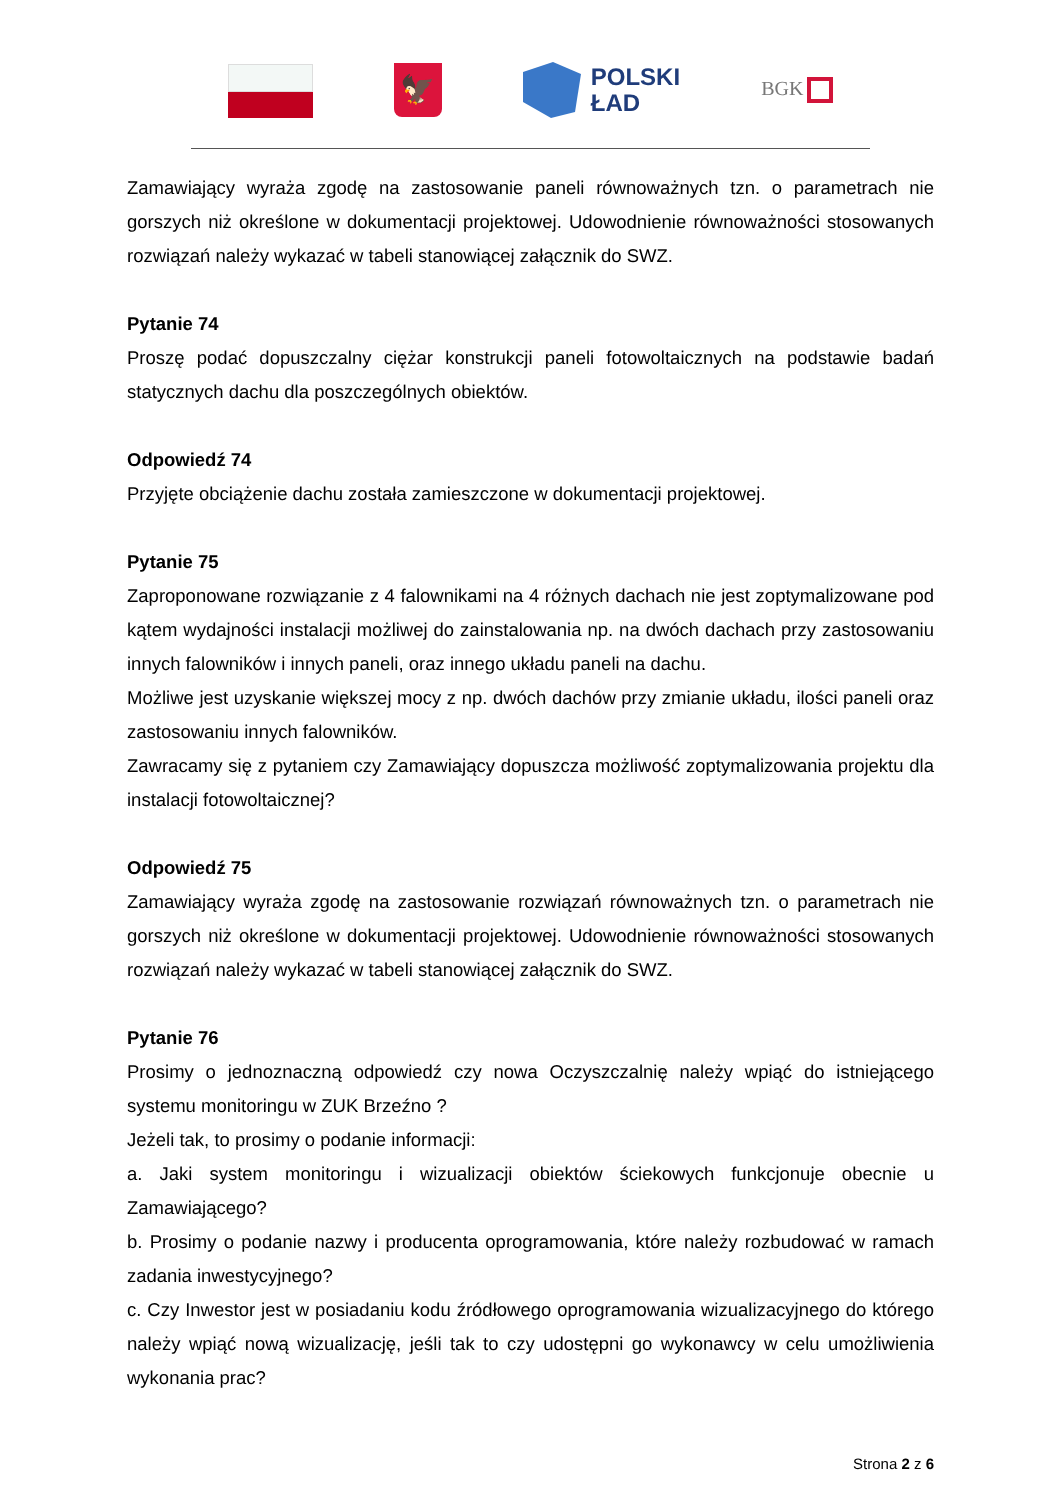🦅
POLSKI
ŁAD
BGK
Zamawiający wyraża zgodę na zastosowanie paneli równoważnych tzn. o parametrach nie gorszych niż określone w dokumentacji projektowej. Udowodnienie równoważności stosowanych rozwiązań należy wykazać w tabeli stanowiącej załącznik do SWZ.
Pytanie 74
Proszę podać dopuszczalny ciężar konstrukcji paneli fotowoltaicznych na podstawie badań statycznych dachu dla poszczególnych obiektów.
Odpowiedź 74
Przyjęte obciążenie dachu została zamieszczone w dokumentacji projektowej.
Pytanie 75
Zaproponowane rozwiązanie z 4 falownikami na 4 różnych dachach nie jest zoptymalizowane pod kątem wydajności instalacji możliwej do zainstalowania np. na dwóch dachach przy zastosowaniu innych falowników i innych paneli, oraz innego układu paneli na dachu.
Możliwe jest uzyskanie większej mocy z np. dwóch dachów przy zmianie układu, ilości paneli oraz zastosowaniu innych falowników.
Zawracamy się z pytaniem czy Zamawiający dopuszcza możliwość zoptymalizowania projektu dla instalacji fotowoltaicznej?
Odpowiedź 75
Zamawiający wyraża zgodę na zastosowanie rozwiązań równoważnych tzn. o parametrach nie gorszych niż określone w dokumentacji projektowej. Udowodnienie równoważności stosowanych rozwiązań należy wykazać w tabeli stanowiącej załącznik do SWZ.
Pytanie 76
Prosimy o jednoznaczną odpowiedź czy nowa Oczyszczalnię należy wpiąć do istniejącego systemu monitoringu w ZUK Brzeźno ?
Jeżeli tak, to prosimy o podanie informacji:
a. Jaki system monitoringu i wizualizacji obiektów ściekowych funkcjonuje obecnie u Zamawiającego?
b. Prosimy o podanie nazwy i producenta oprogramowania, które należy rozbudować w ramach zadania inwestycyjnego?
c. Czy Inwestor jest w posiadaniu kodu źródłowego oprogramowania wizualizacyjnego do którego należy wpiąć nową wizualizację, jeśli tak to czy udostępni go wykonawcy w celu umożliwienia wykonania prac?
Strona 2 z 6